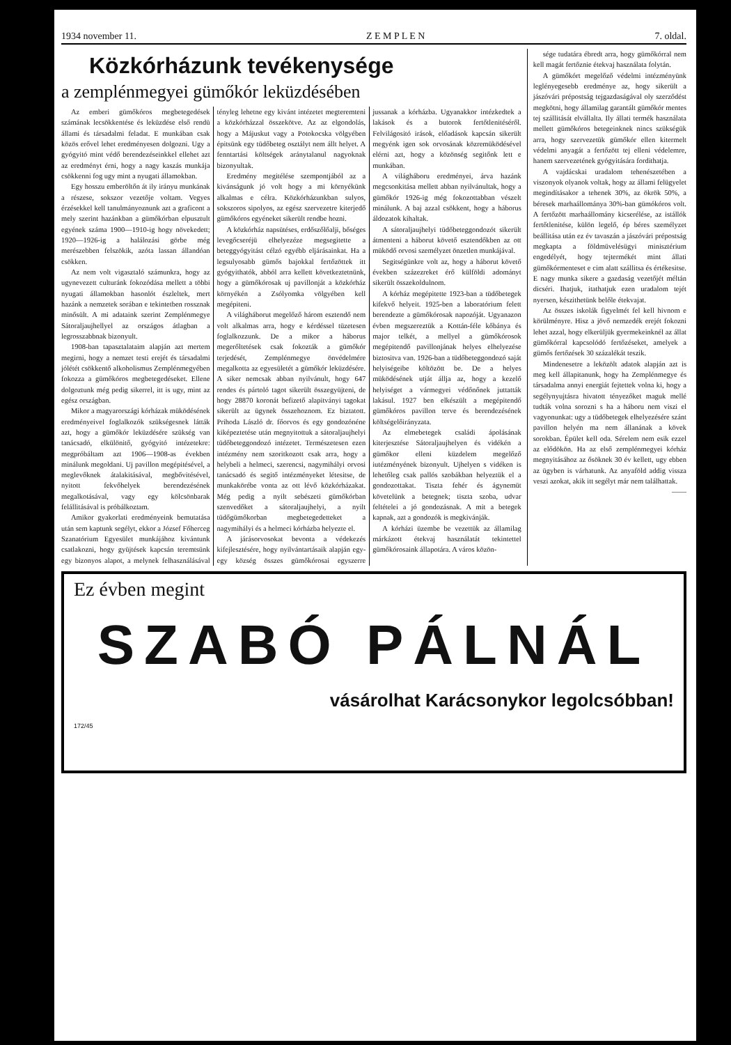1934 november 11. Z E M P L E N 7. oldal.
Közkórházunk tevékenysége
a zemplénmegyei gümőkór leküzdésében
Az emberi gümőkóros megbetegedések számának lecsökkentése és leküzdése első rendü állami és társadalmi feladat. E munkában csak közös erővel lehet eredményesen dolgozni. Ugy a gyógyitó mint védő berendezéseinkkel ellehet azt az eredményt érni, hogy a nagy kaszás munkája csökkenni fog ugy mint a nyugati államokban.
Egy hosszu emberöltőn át ily irányu munkának a részese, sokszor vezetője voltam. Vegyes érzésekkel kell tanulmányoznunk azt a graficont a mely szerint hazánkban a gümőkórban elpusztult egyének száma 1900—1910-ig hogy növekedett; 1920—1926-ig a halálozási görbe még merészebben felszökik, azóta lassan állandóan csökken.
Az nem volt vigasztaló számunkra, hogy az ugynevezett culturánk fokozódása mellett a többi nyugati államokban hasonlót észleltek, mert hazánk a nemzetek sorában e tekintetben rossznak minősült. A mi adataink szerint Zemplénmegye Sátoraljaujhellyel az országos átlagban a legrosszabbnak bizonyult.
1908-ban tapasztalataim alapján azt mertem megirni, hogy a nemzet testi erejét és társadalmi jólétét csökkentő alkoholismus Zemplénmegyében fokozza a gümőkóros megbetegedéseket. Ellene dolgoztunk még pedig sikerrel, itt is ugy, mint az egész országban.
Mikor a magyarországi kórházak müködésének eredményeivel foglalkozók szükségesnek látták azt, hogy a gümőkór leküzdésére szükség van tanácsadó, elkülönitő, gyógyitó intézetekre: megpróbáltam azt 1906—1908-as években minálunk megoldani. Uj pavillon megépitésével, a meglevőknek átalakitásával, megbővitésével, nyitott fekvőhelyek berendezésének megalkotásával, vagy egy kölcsönbarak felállitásával is próbálkoztam.
Amikor gyakorlati eredményeink bemutatása után sem kaptunk segélyt, ekkor a József Főherceg Szanatórium Egyesület munkájához kivántunk csatlakozni, hogy gyüjtések kapcsán teremtsünk egy bizonyos alapot, a melynek felhasználásával tényleg lehetne egy kivánt intézetet megteremteni a közkórházzal összekötve. Az az elgondolás, hogy a Májuskut vagy a Potokocska völgyében épitsünk egy tüdőbeteg osztályt nem állt helyet. A fenntartási költségek aránytalanul nagyoknak bizonyultak.
Eredmény megitélése szempontjából az a kivánságunk jó volt hogy a mi környékünk alkalmas e célra. Közkórházunkban sulyos, sokszoros sipolyos, az egész szervezetre kiterjedő gümőkóros egyéneket sikerült rendbe hozni.
A közkórház napsütéses, erdőszőlőalji, bőséges levegőcseréjü elhelyezéze megsegitette a beteggyógyitást célzó egyébb eljárásainkat. Ha a legsulyosabb gümős bajokkal fertőzöttek itt gyógyithatók, abból arra kellett következtetnünk, hogy a gümőkórosak uj pavillonját a közkórház környékén a Zsólyomka völgyében kell megépiteni.
A világháborut megelőző három esztendő nem volt alkalmas arra, hogy e kérdéssel tüzetesen foglalkozzunk. De a mikor a háborus megerőltetések csak fokozták a gümőkór terjedését, Zemplénmegye önvédelmére megalkotta az egyesületét a gümőkór leküzdésére. A siker nemcsak abban nyilvánult, hogy 647 rendes és pártoló tagot sikerült összegyüjteni, de hogy 28870 koronát befizető alapitványi tagokat sikerült az ügynek összehoznom. Ez biztatott. Prihoda László dr. főorvos és egy gondozónéne kiképeztetése után megnyitottuk a sátoraljaujhelyi tüdőbeteggondozó intézetet. Természetesen ezen intézmény nem szoritkozott csak arra, hogy a helybeli a helmeci, szerencsi, nagymihályi orvosi tanácsadó és segitő intézményeket létesitse, de munkakörébe vonta az ott lévő közkórházakat. Még pedig a nyilt sebészeti gümőkórban szenvedőket a sátoraljaujhelyi, a nyilt tüdőgümőkorban megbetegedetteket a nagymihályi és a helmeci kórházba helyezte el.
A járásorvosokat bevonta a védekezés kifejlesztésére, hogy nyilvántartásaik alapján egy-egy község összes gümőkórosai egyszerre jussanak a kórházba. Ugyanakkor intézkedtek a lakások és a butorok fertőtlenitéséről. Felvilágositó irások, előadások kapcsán sikerült megyénk igen sok orvosának közremüködésével elérni azt, hogy a közönség segitőnk lett e munkában.
A világháboru eredményei, árva hazánk megcsonkitása mellett abban nyilvánultak, hogy a gümőkór 1926-ig még fokozottabban vészelt minálunk. A baj azzal csökkent, hogy a háborus áldozatok kihaltak.
A sátoraljaujhelyi tüdőbeteggondozót sikerült átmenteni a háborut követő esztendőkben az ott müködő orvosi személyzet önzetlen munkájával.
Segitségünkre volt az, hogy a háborut követő években százezreket érő külföldi adományt sikerült összekoldulnom.
A kórház megépitette 1923-ban a tüdőbetegek kifekvő helyeit. 1925-ben a laboratórium felett berendezte a gümőkórosak napozóját. Ugyanazon évben megszereztük a Kottán-féle kőbánya és major telkét, a mellyel a gümőkórosok megépitendő pavillonjának helyes elhelyezése biztositva van. 1926-ban a tüdőbeteggondozó saját helyiségeibe költözött be. De a helyes müködésének utját állja az, hogy a kezelő helyiséget a vármegyei védőnőnek juttatták lakásul. 1927 ben elkészült a megépitendő gümőkóros pavillon terve és berendezésének költségelőirányzata.
Az elmebetegek családi ápolásának kiterjesztése Sátoraljaujhelyen és vidékén a gümőkor elleni küzdelem megelőző iutézményének bizonyult. Ujhelyen s vidéken is lehetőleg csak pallós szobákban helyeztük el a gondozottakat. Tiszta fehér és ágynemüt követelünk a betegnek; tiszta szoba, udvar feltételei a jó gondozásnak. A mit a betegek kapnak, azt a gondozók is megkivánják.
A kórházi üzembe be vezettük az államilag márkázott étekvaj használatát tekintettel gümőkórosaink állapotára. A város közön-
sége tudatára ébredt arra, hogy gümőkórral nem kell magát fertőznie étekvaj használata folytán.
A gümőkórt megelőző védelmi intézményünk leglényegesebb eredménye az, hogy sikerült a jászóvári prépostság tejgazdaságával oly szerződést megkötni, hogy államilag garantált gümőkór mentes tej szállitását elvállalta. Ily állati termék használata mellett gümőkóros betegeinknek nincs szükségük arra, hogy szervezetük gümőkór ellen kitermelt védelmi anyagát a fertőzött tej elleni védelemre, hanem szervezetének gyógyitására fordithatja.
A vajdácskai uradalom tehenészetében a viszonyok olyanok voltak, hogy az állami felügyelet megindításakor a tehenek 30%, az ökrök 50%, a béresek marhaállománya 30%-ban gümókóros volt. A fertőzött marhaállomány kicserélése, az istállók fertőtlenitése, külön legelő, ép béres személyzet beállitása után ez év tavaszán a jászóvári prépostság megkapta a földmüvelésügyi minisztérium engedélyét, hogy tejtermékét mint állati gümőkórmenteset e cim alatt szállitsa és értékesitse. E nagy munka sikere a gazdaság vezetőjét méltán dicséri. Ihatjuk, itathatjuk ezen uradalom tejét nyersen, készithetünk belőle étekvajat.
Az összes iskolák figyelmét fel kell hivnom e körülményre. Hisz a jövő nemzedék erejét fokozni lehet azzal, hogy elkerüljük gyermekeinknél az állat gümőkórral kapcsolódó fertőzéseket, amelyek a gümős fertőzések 30 százalékát teszik.
Mindenesetre a leközölt adatok alapján azt is meg kell állapitanunk, hogy ha Zemplénmegye és társadalma annyi energiát fejtettek volna ki, hogy a segélynyujtásra hivatott tényezőket maguk mellé tudták volna sorozni s ha a háboru nem viszi el vagyonunkat: ugy a tüdőbetegek elhelyezésére szánt pavillon helyén ma nem állanának a kövek sorokban. Épület kell oda. Sérelem nem esik ezzel az elődökön. Ha az első zemplénmegyei kórház megnyitásához az ősöknek 30 év kellett, ugy ebben az ügyben is várhatunk. Az anyaföld addig vissza veszi azokat, akik itt segélyt már nem találhattak.
——
Ez évben megint
SZABÓ PÁLNÁL
vásárolhat Karácsonykor legolcsóbban!
172/45